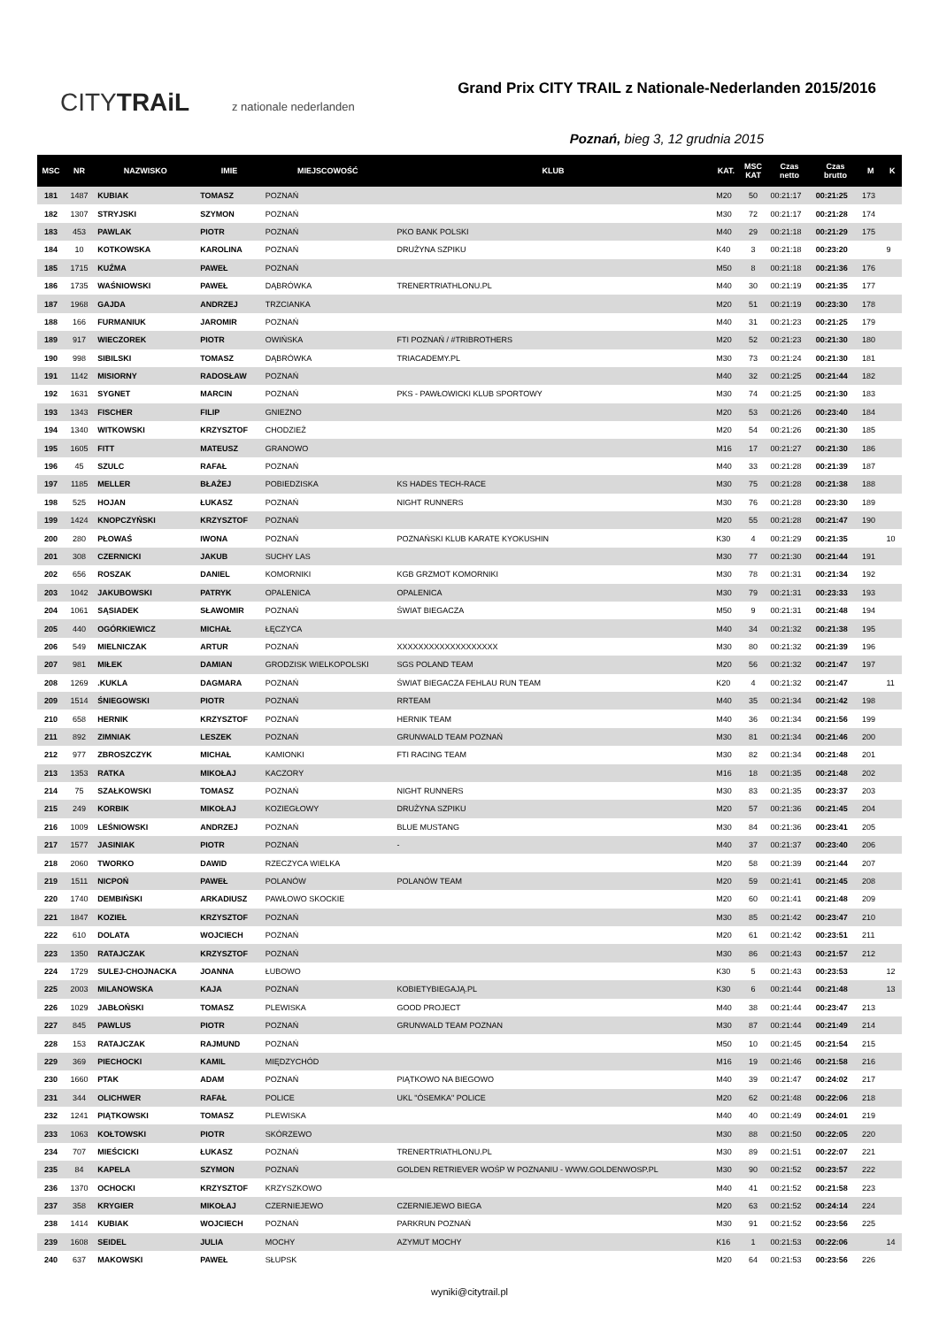CITYTRAiL z nationale nederlanden
Grand Prix CITY TRAIL z Nationale-Nederlanden 2015/2016
Poznań, bieg 3, 12 grudnia 2015
| MSC | NR | NAZWISKO | IMIE | MIEJSCOWOŚĆ | KLUB | KAT. | MSC KAT | Czas netto | Czas brutto | M | K |
| --- | --- | --- | --- | --- | --- | --- | --- | --- | --- | --- | --- |
| 181 | 1487 | KUBIAK | TOMASZ | POZNAŃ | | M20 | 50 | 00:21:17 | 00:21:25 | 173 | |
| 182 | 1307 | STRYJSKI | SZYMON | POZNAŃ | | M30 | 72 | 00:21:17 | 00:21:28 | 174 | |
| 183 | 453 | PAWLAK | PIOTR | POZNAŃ | PKO BANK POLSKI | M40 | 29 | 00:21:18 | 00:21:29 | 175 | |
| 184 | 10 | KOTKOWSKA | KAROLINA | POZNAŃ | DRUŻYNA SZPIKU | K40 | 3 | 00:21:18 | 00:23:20 | | 9 |
| 185 | 1715 | KUŹMA | PAWEŁ | POZNAŃ | | M50 | 8 | 00:21:18 | 00:21:36 | 176 | |
| 186 | 1735 | WAŚNIOWSKI | PAWEŁ | DĄBRÓWKA | TRENERTRIATHLONU.PL | M40 | 30 | 00:21:19 | 00:21:35 | 177 | |
| 187 | 1968 | GAJDA | ANDRZEJ | TRZCIANKA | | M20 | 51 | 00:21:19 | 00:23:30 | 178 | |
| 188 | 166 | FURMANIUK | JAROMIR | POZNAŃ | | M40 | 31 | 00:21:23 | 00:21:25 | 179 | |
| 189 | 917 | WIECZOREK | PIOTR | OWIŃSKA | FTI POZNAŃ / #TRIBROTHERS | M20 | 52 | 00:21:23 | 00:21:30 | 180 | |
| 190 | 998 | SIBILSKI | TOMASZ | DĄBRÓWKA | TRIACADEMY.PL | M30 | 73 | 00:21:24 | 00:21:30 | 181 | |
| 191 | 1142 | MISIORNY | RADOSŁAW | POZNAŃ | | M40 | 32 | 00:21:25 | 00:21:44 | 182 | |
| 192 | 1631 | SYGNET | MARCIN | POZNAŃ | PKS - PAWŁOWICKI KLUB SPORTOWY | M30 | 74 | 00:21:25 | 00:21:30 | 183 | |
| 193 | 1343 | FISCHER | FILIP | GNIEZNO | | M20 | 53 | 00:21:26 | 00:23:40 | 184 | |
| 194 | 1340 | WITKOWSKI | KRZYSZTOF | CHODZIEŻ | | M20 | 54 | 00:21:26 | 00:21:30 | 185 | |
| 195 | 1605 | FITT | MATEUSZ | GRANOWO | | M16 | 17 | 00:21:27 | 00:21:30 | 186 | |
| 196 | 45 | SZULC | RAFAŁ | POZNAŃ | | M40 | 33 | 00:21:28 | 00:21:39 | 187 | |
| 197 | 1185 | MELLER | BŁAŻEJ | POBIEDZISKA | KS HADES TECH-RACE | M30 | 75 | 00:21:28 | 00:21:38 | 188 | |
| 198 | 525 | HOJAN | ŁUKASZ | POZNAŃ | NIGHT RUNNERS | M30 | 76 | 00:21:28 | 00:23:30 | 189 | |
| 199 | 1424 | KNOPCZYŃSKI | KRZYSZTOF | POZNAŃ | | M20 | 55 | 00:21:28 | 00:21:47 | 190 | |
| 200 | 280 | PŁOWAŚ | IWONA | POZNAŃ | POZNAŃSKI KLUB KARATE KYOKUSHIN | K30 | 4 | 00:21:29 | 00:21:35 | | 10 |
| 201 | 308 | CZERNICKI | JAKUB | SUCHY LAS | | M30 | 77 | 00:21:30 | 00:21:44 | 191 | |
| 202 | 656 | ROSZAK | DANIEL | KOMORNIKI | KGB GRZMOT KOMORNIKI | M30 | 78 | 00:21:31 | 00:21:34 | 192 | |
| 203 | 1042 | JAKUBOWSKI | PATRYK | OPALENICA | OPALENICA | M30 | 79 | 00:21:31 | 00:23:33 | 193 | |
| 204 | 1061 | SĄSIADEK | SŁAWOMIR | POZNAŃ | ŚWIAT BIEGACZA | M50 | 9 | 00:21:31 | 00:21:48 | 194 | |
| 205 | 440 | OGÓRKIEWICZ | MICHAŁ | ŁĘCZYCA | | M40 | 34 | 00:21:32 | 00:21:38 | 195 | |
| 206 | 549 | MIELNICZAK | ARTUR | POZNAŃ | XXXXXXXXXXXXXXXXXXX | M30 | 80 | 00:21:32 | 00:21:39 | 196 | |
| 207 | 981 | MIŁEK | DAMIAN | GRODZISK WIELKOPOLSKI | SGS POLAND TEAM | M20 | 56 | 00:21:32 | 00:21:47 | 197 | |
| 208 | 1269 | .KUKLA | DAGMARA | POZNAŃ | ŚWIAT BIEGACZA FEHLAU RUN TEAM | K20 | 4 | 00:21:32 | 00:21:47 | | 11 |
| 209 | 1514 | ŚNIEGOWSKI | PIOTR | POZNAŃ | RRTEAM | M40 | 35 | 00:21:34 | 00:21:42 | 198 | |
| 210 | 658 | HERNIK | KRZYSZTOF | POZNAŃ | HERNIK TEAM | M40 | 36 | 00:21:34 | 00:21:56 | 199 | |
| 211 | 892 | ZIMNIAK | LESZEK | POZNAŃ | GRUNWALD TEAM POZNAŃ | M30 | 81 | 00:21:34 | 00:21:46 | 200 | |
| 212 | 977 | ZBROSZCZYK | MICHAŁ | KAMIONKI | FTI RACING TEAM | M30 | 82 | 00:21:34 | 00:21:48 | 201 | |
| 213 | 1353 | RATKA | MIKOŁAJ | KACZORY | | M16 | 18 | 00:21:35 | 00:21:48 | 202 | |
| 214 | 75 | SZAŁKOWSKI | TOMASZ | POZNAŃ | NIGHT RUNNERS | M30 | 83 | 00:21:35 | 00:23:37 | 203 | |
| 215 | 249 | KORBIK | MIKOŁAJ | KOZIEGŁOWY | DRUŻYNA SZPIKU | M20 | 57 | 00:21:36 | 00:21:45 | 204 | |
| 216 | 1009 | LEŚNIOWSKI | ANDRZEJ | POZNAŃ | BLUE MUSTANG | M30 | 84 | 00:21:36 | 00:23:41 | 205 | |
| 217 | 1577 | JASINIAK | PIOTR | POZNAŃ | - | M40 | 37 | 00:21:37 | 00:23:40 | 206 | |
| 218 | 2060 | TWORKO | DAWID | RZECZYCA WIELKA | | M20 | 58 | 00:21:39 | 00:21:44 | 207 | |
| 219 | 1511 | NICPOŃ | PAWEŁ | POLANÓW | POLANÓW TEAM | M20 | 59 | 00:21:41 | 00:21:45 | 208 | |
| 220 | 1740 | DEMBIŃSKI | ARKADIUSZ | PAWŁOWO SKOCKIE | | M20 | 60 | 00:21:41 | 00:21:48 | 209 | |
| 221 | 1847 | KOZIEŁ | KRZYSZTOF | POZNAŃ | | M30 | 85 | 00:21:42 | 00:23:47 | 210 | |
| 222 | 610 | DOLATA | WOJCIECH | POZNAŃ | | M20 | 61 | 00:21:42 | 00:23:51 | 211 | |
| 223 | 1350 | RATAJCZAK | KRZYSZTOF | POZNAŃ | | M30 | 86 | 00:21:43 | 00:21:57 | 212 | |
| 224 | 1729 | SULEJ-CHOJNACKA | JOANNA | ŁUBOWO | | K30 | 5 | 00:21:43 | 00:23:53 | | 12 |
| 225 | 2003 | MILANOWSKA | KAJA | POZNAŃ | KOBIETYBIEGAJĄ.PL | K30 | 6 | 00:21:44 | 00:21:48 | | 13 |
| 226 | 1029 | JABŁOŃSKI | TOMASZ | PLEWISKA | GOOD PROJECT | M40 | 38 | 00:21:44 | 00:23:47 | 213 | |
| 227 | 845 | PAWLUS | PIOTR | POZNAŃ | GRUNWALD TEAM POZNAN | M30 | 87 | 00:21:44 | 00:21:49 | 214 | |
| 228 | 153 | RATAJCZAK | RAJMUND | POZNAŃ | | M50 | 10 | 00:21:45 | 00:21:54 | 215 | |
| 229 | 369 | PIECHOCKI | KAMIL | MIĘDZYCHÓD | | M16 | 19 | 00:21:46 | 00:21:58 | 216 | |
| 230 | 1660 | PTAK | ADAM | POZNAŃ | PIĄTKOWO NA BIEGOWO | M40 | 39 | 00:21:47 | 00:24:02 | 217 | |
| 231 | 344 | OLICHWER | RAFAŁ | POLICE | UKL "ÓSEMKA" POLICE | M20 | 62 | 00:21:48 | 00:22:06 | 218 | |
| 232 | 1241 | PIĄTKOWSKI | TOMASZ | PLEWISKA | | M40 | 40 | 00:21:49 | 00:24:01 | 219 | |
| 233 | 1063 | KOŁTOWSKI | PIOTR | SKÓRZEWO | | M30 | 88 | 00:21:50 | 00:22:05 | 220 | |
| 234 | 707 | MIEŚCICKI | ŁUKASZ | POZNAŃ | TRENERTRIATHLONU.PL | M30 | 89 | 00:21:51 | 00:22:07 | 221 | |
| 235 | 84 | KAPELA | SZYMON | POZNAŃ | GOLDEN RETRIEVER WOŚP W POZNANIU - WWW.GOLDENWOSP.PL | M30 | 90 | 00:21:52 | 00:23:57 | 222 | |
| 236 | 1370 | OCHOCKI | KRZYSZTOF | KRZYSZKOWO | | M40 | 41 | 00:21:52 | 00:21:58 | 223 | |
| 237 | 358 | KRYGIER | MIKOŁAJ | CZERNIEJEWO | CZERNIEJEWO BIEGA | M20 | 63 | 00:21:52 | 00:24:14 | 224 | |
| 238 | 1414 | KUBIAK | WOJCIECH | POZNAŃ | PARKRUN POZNAŃ | M30 | 91 | 00:21:52 | 00:23:56 | 225 | |
| 239 | 1608 | SEIDEL | JULIA | MOCHY | AZYMUT MOCHY | K16 | 1 | 00:21:53 | 00:22:06 | | 14 |
| 240 | 637 | MAKOWSKI | PAWEŁ | SŁUPSK | | M20 | 64 | 00:21:53 | 00:23:56 | 226 | |
wyniki@citytrail.pl